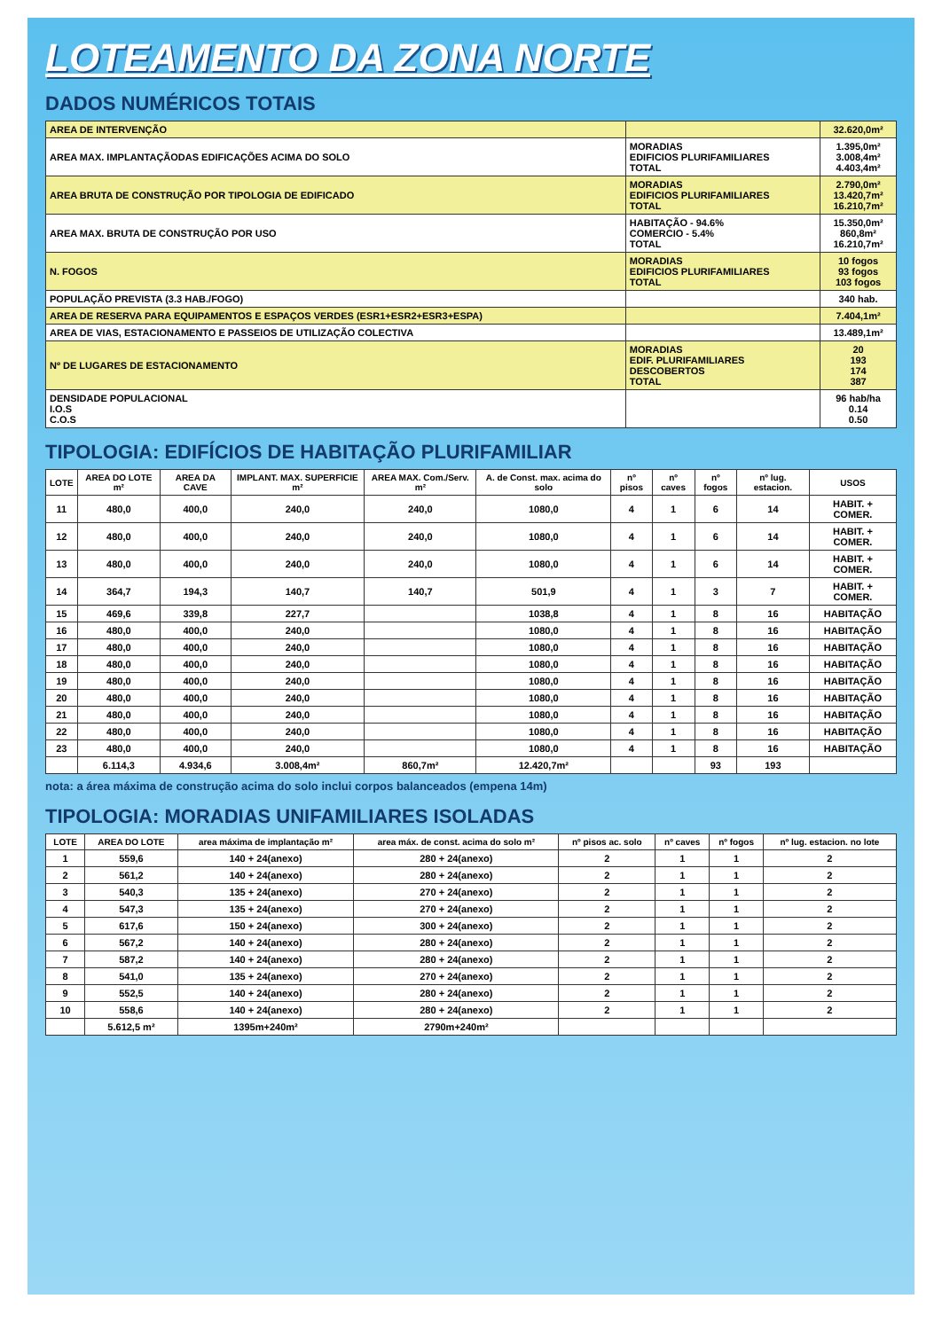LOTEAMENTO DA ZONA NORTE
DADOS NUMÉRICOS TOTAIS
| AREA DE INTERVENÇÃO | | 32.620,0m² |
| AREA MAX. IMPLANTAÇÃODAS EDIFICAÇÕES ACIMA DO SOLO | MORADIAS EDIFICIOS PLURIFAMILIARES TOTAL | 1.395,0m² 3.008,4m² 4.403,4m² |
| AREA BRUTA DE CONSTRUÇÃO POR TIPOLOGIA DE EDIFICADO | MORADIAS EDIFICIOS PLURIFAMILIARES TOTAL | 2.790,0m² 13.420,7m² 16.210,7m² |
| AREA MAX. BRUTA DE CONSTRUÇÃO POR USO | HABITAÇÃO - 94.6% COMERCIO - 5.4% TOTAL | 15.350,0m² 860,8m² 16.210,7m² |
| N. FOGOS | MORADIAS EDIFICIOS PLURIFAMILIARES TOTAL | 10 fogos 93 fogos 103 fogos |
| POPULAÇÃO PREVISTA (3.3 HAB./FOGO) | | 340 hab. |
| AREA DE RESERVA PARA EQUIPAMENTOS E ESPAÇOS VERDES (ESR1+ESR2+ESR3+ESPA) | | 7.404,1m² |
| AREA DE VIAS, ESTACIONAMENTO E PASSEIOS DE UTILIZAÇÃO COLECTIVA | | 13.489,1m² |
| Nº DE LUGARES DE ESTACIONAMENTO | MORADIAS EDIF. PLURIFAMILIARES DESCOBERTOS TOTAL | 20 193 174 387 |
| DENSIDADE POPULACIONAL I.O.S C.O.S | | 96 hab/ha 0.14 0.50 |
TIPOLOGIA: EDIFÍCIOS DE HABITAÇÃO PLURIFAMILIAR
| LOTE | AREA DO LOTE m² | AREA DA CAVE | IMPLANT. MAX. SUPERFICIE m² | AREA MAX. Com./Serv. m² | A. de Const. max. acima do solo | nº pisos | nº caves | nº fogos | nº lug. estacion. | USOS |
| --- | --- | --- | --- | --- | --- | --- | --- | --- | --- | --- |
| 11 | 480,0 | 400,0 | 240,0 | 240,0 | 1080,0 | 4 | 1 | 6 | 14 | HABIT. + COMER. |
| 12 | 480,0 | 400,0 | 240,0 | 240,0 | 1080,0 | 4 | 1 | 6 | 14 | HABIT. + COMER. |
| 13 | 480,0 | 400,0 | 240,0 | 240,0 | 1080,0 | 4 | 1 | 6 | 14 | HABIT. + COMER. |
| 14 | 364,7 | 194,3 | 140,7 | 140,7 | 501,9 | 4 | 1 | 3 | 7 | HABIT. + COMER. |
| 15 | 469,6 | 339,8 | 227,7 | | 1038,8 | 4 | 1 | 8 | 16 | HABITAÇÃO |
| 16 | 480,0 | 400,0 | 240,0 | | 1080,0 | 4 | 1 | 8 | 16 | HABITAÇÃO |
| 17 | 480,0 | 400,0 | 240,0 | | 1080,0 | 4 | 1 | 8 | 16 | HABITAÇÃO |
| 18 | 480,0 | 400,0 | 240,0 | | 1080,0 | 4 | 1 | 8 | 16 | HABITAÇÃO |
| 19 | 480,0 | 400,0 | 240,0 | | 1080,0 | 4 | 1 | 8 | 16 | HABITAÇÃO |
| 20 | 480,0 | 400,0 | 240,0 | | 1080,0 | 4 | 1 | 8 | 16 | HABITAÇÃO |
| 21 | 480,0 | 400,0 | 240,0 | | 1080,0 | 4 | 1 | 8 | 16 | HABITAÇÃO |
| 22 | 480,0 | 400,0 | 240,0 | | 1080,0 | 4 | 1 | 8 | 16 | HABITAÇÃO |
| 23 | 480,0 | 400,0 | 240,0 | | 1080,0 | 4 | 1 | 8 | 16 | HABITAÇÃO |
| | 6.114,3 | 4.934,6 | 3.008,4m² | 860,7m² | 12.420,7m² | | | 93 | 193 | |
nota: a área máxima de construção acima do solo inclui corpos balanceados (empena 14m)
TIPOLOGIA: MORADIAS UNIFAMILIARES ISOLADAS
| LOTE | AREA DO LOTE | area máxima de implantação m² | area máx. de const. acima do solo m² | nº pisos ac. solo | nº caves | nº fogos | nº lug. estacion. no lote |
| --- | --- | --- | --- | --- | --- | --- | --- |
| 1 | 559,6 | 140 + 24(anexo) | 280 + 24(anexo) | 2 | 1 | 1 | 2 |
| 2 | 561,2 | 140 + 24(anexo) | 280 + 24(anexo) | 2 | 1 | 1 | 2 |
| 3 | 540,3 | 135 + 24(anexo) | 270 + 24(anexo) | 2 | 1 | 1 | 2 |
| 4 | 547,3 | 135 + 24(anexo) | 270 + 24(anexo) | 2 | 1 | 1 | 2 |
| 5 | 617,6 | 150 + 24(anexo) | 300 + 24(anexo) | 2 | 1 | 1 | 2 |
| 6 | 567,2 | 140 + 24(anexo) | 280 + 24(anexo) | 2 | 1 | 1 | 2 |
| 7 | 587,2 | 140 + 24(anexo) | 280 + 24(anexo) | 2 | 1 | 1 | 2 |
| 8 | 541,0 | 135 + 24(anexo) | 270 + 24(anexo) | 2 | 1 | 1 | 2 |
| 9 | 552,5 | 140 + 24(anexo) | 280 + 24(anexo) | 2 | 1 | 1 | 2 |
| 10 | 558,6 | 140 + 24(anexo) | 280 + 24(anexo) | 2 | 1 | 1 | 2 |
| | 5.612,5 m² | 1395m+240m² | 2790m+240m² | | | | |